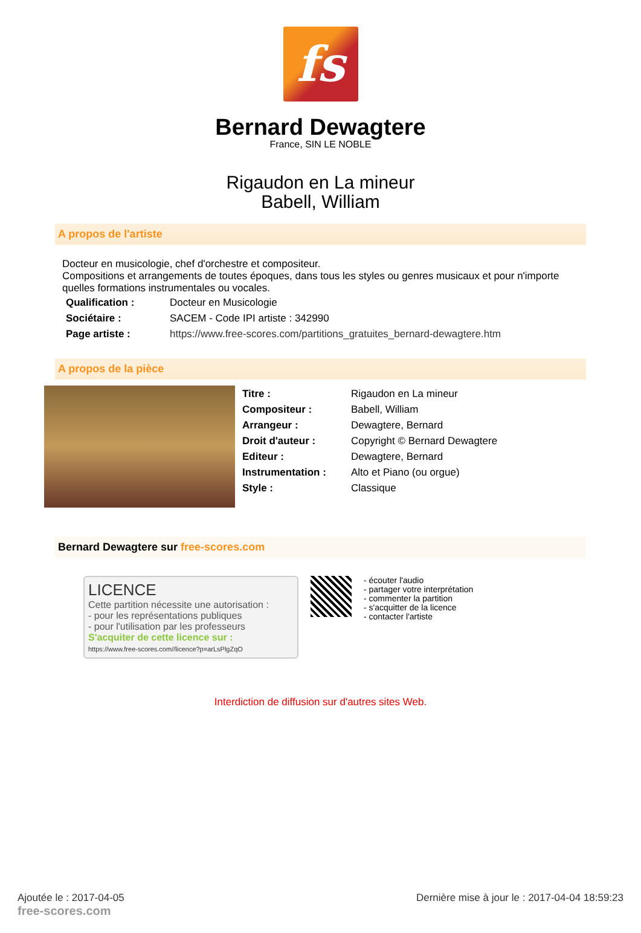fs
Bernard Dewagtere
France, SIN LE NOBLE
Rigaudon en La mineur
Babell, William
A propos de l'artiste
Docteur en musicologie, chef d'orchestre et compositeur.
Compositions et arrangements de toutes époques, dans tous les styles ou genres musicaux et pour n'importe quelles formations instrumentales ou vocales.
| Qualification : | Docteur en Musicologie |
| Sociétaire : | SACEM - Code IPI artiste : 342990 |
| Page artiste : | https://www.free-scores.com/partitions_gratuites_bernard-dewagtere.htm |
A propos de la pièce
| Titre : | Rigaudon en La mineur |
| Compositeur : | Babell, William |
| Arrangeur : | Dewagtere, Bernard |
| Droit d'auteur : | Copyright © Bernard Dewagtere |
| Editeur : | Dewagtere, Bernard |
| Instrumentation : | Alto et Piano (ou orgue) |
| Style : | Classique |
Bernard Dewagtere sur free-scores.com
LICENCE
Cette partition nécessite une autorisation :
- pour les représentations publiques
- pour l'utilisation par les professeurs
S'acquiter de cette licence sur :
https://www.free-scores.com//licence?p=arLsPlgZqO
- écouter l'audio
- partager votre interprétation
- commenter la partition
- s'acquitter de la licence
- contacter l'artiste
Interdiction de diffusion sur d'autres sites Web.
Ajoutée le : 2017-04-05
free-scores.com Dernière mise à jour le : 2017-04-04 18:59:23